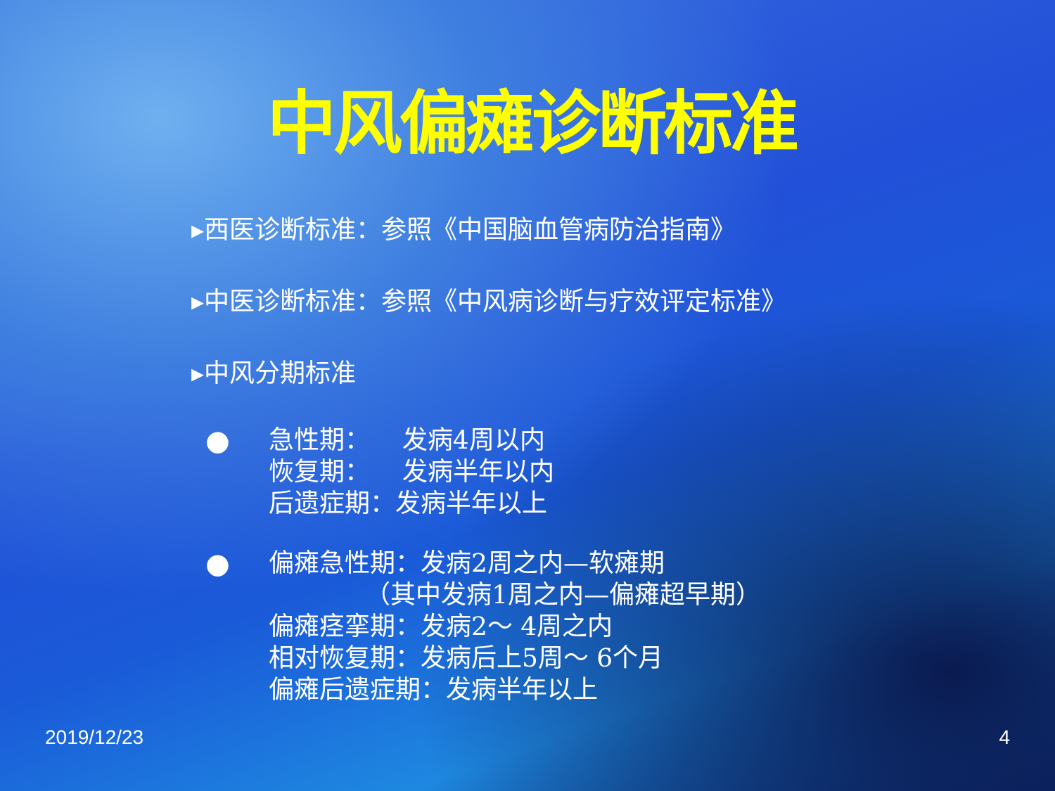中风偏瘫诊断标准
▸西医诊断标准：参照《中国脑血管病防治指南》
▸中医诊断标准：参照《中风病诊断与疗效评定标准》
▸中风分期标准
●
急性期： 发病4周以内
恢复期： 发病半年以内
后遗症期：发病半年以上
●
偏瘫急性期：发病2周之内—软瘫期
（其中发病1周之内—偏瘫超早期）
偏瘫痉挛期：发病2～ 4周之内
相对恢复期：发病后上5周～ 6个月
偏瘫后遗症期：发病半年以上
2019/12/23 4